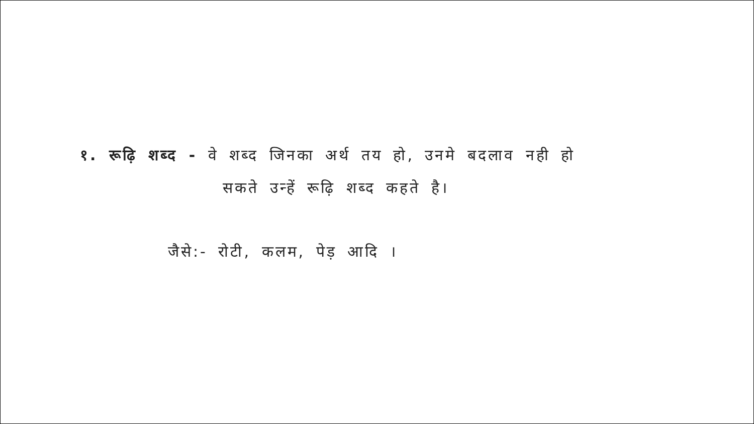१. रूढ़ि शब्द - वे शब्द जिनका अर्थ तय हो, उनमे बदलाव नही हो
सकते उन्हें रूढ़ि शब्द कहते है।
जैसे:- रोटी, कलम, पेड़ आदि ।